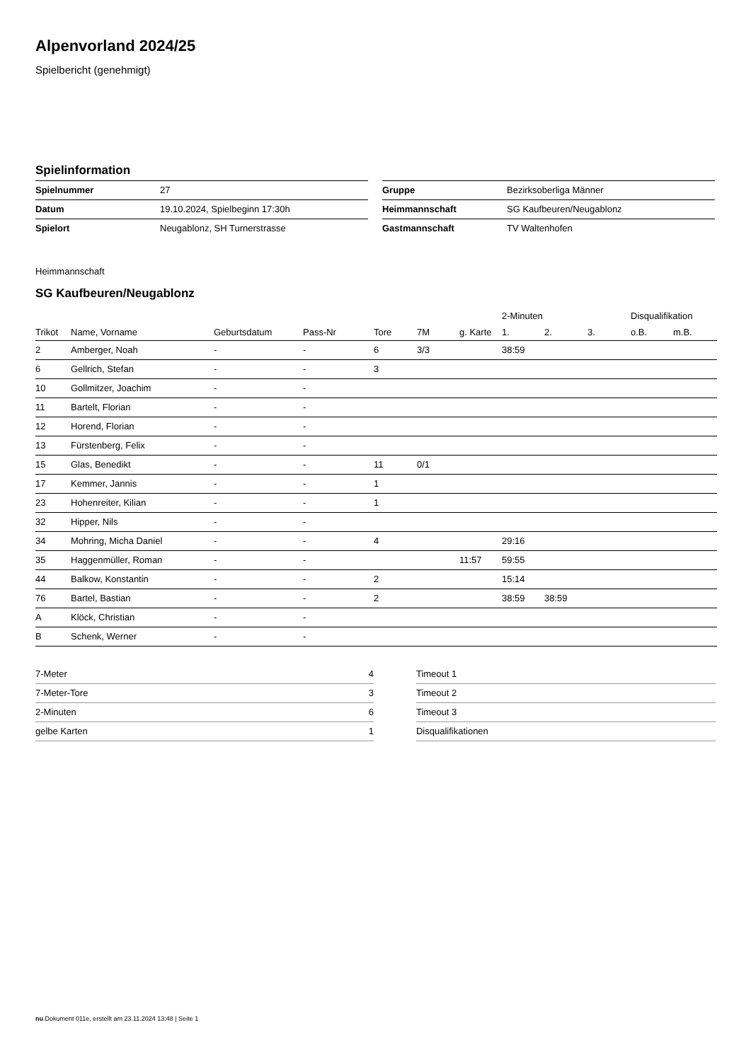Alpenvorland 2024/25
Spielbericht (genehmigt)
Spielinformation
| Spielnummer | 27 |
| Datum | 19.10.2024, Spielbeginn 17:30h |
| Spielort | Neugablonz, SH Turnerstrasse |
| Gruppe | Bezirksoberliga Männer |
| Heimmannschaft | SG Kaufbeuren/Neugablonz |
| Gastmannschaft | TV Waltenhofen |
Heimmannschaft
SG Kaufbeuren/Neugablonz
| | | | | | | | 2-Minuten | | | Disqualifikation | |
| --- | --- | --- | --- | --- | --- | --- | --- | --- | --- | --- | --- |
| Trikot | Name, Vorname | Geburtsdatum | Pass-Nr | Tore | 7M | g. Karte | 1. | 2. | 3. | o.B. | m.B. |
| 2 | Amberger, Noah | - | - | 6 | 3/3 | | 38:59 | | | | |
| 6 | Gellrich, Stefan | - | - | 3 | | | | | | | |
| 10 | Gollmitzer, Joachim | - | - | | | | | | | | |
| 11 | Bartelt, Florian | - | - | | | | | | | | |
| 12 | Horend, Florian | - | - | | | | | | | | |
| 13 | Fürstenberg, Felix | - | - | | | | | | | | |
| 15 | Glas, Benedikt | - | - | 11 | 0/1 | | | | | | |
| 17 | Kemmer, Jannis | - | - | 1 | | | | | | | |
| 23 | Hohenreiter, Kilian | - | - | 1 | | | | | | | |
| 32 | Hipper, Nils | - | - | | | | | | | | |
| 34 | Mohring, Micha Daniel | - | - | 4 | | | 29:16 | | | | |
| 35 | Haggenmüller, Roman | - | - | | | 11:57 | 59:55 | | | | |
| 44 | Balkow, Konstantin | - | - | 2 | | | 15:14 | | | | |
| 76 | Bartel, Bastian | - | - | 2 | | | 38:59 | 38:59 | | | |
| A | Klöck, Christian | - | - | | | | | | | | |
| B | Schenk, Werner | - | - | | | | | | | | |
| 7-Meter | 4 |
| 7-Meter-Tore | 3 |
| 2-Minuten | 6 |
| gelbe Karten | 1 |
| Timeout 1 |
| Timeout 2 |
| Timeout 3 |
| Disqualifikationen |
nu.Dokument 011e, erstellt am 23.11.2024 13:48 | Seite 1